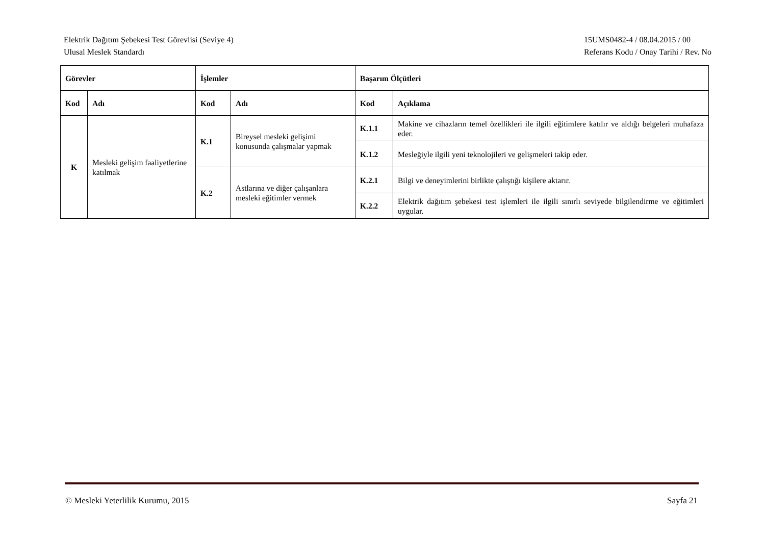Elektrik Dağıtım Şebekesi Test Görevlisi (Seviye 4)
Ulusal Meslek Standardı
15UMS0482-4 / 08.04.2015 / 00
Referans Kodu / Onay Tarihi / Rev. No
| Görevler | | İşlemler | | Başarım Ölçütleri | |
| --- | --- | --- | --- | --- | --- |
| Kod | Adı | Kod | Adı | Kod | Açıklama |
| K | Mesleki gelişim faaliyetlerine katılmak | K.1 | Bireysel mesleki gelişimi konusunda çalışmalar yapmak | K.1.1 | Makine ve cihazların temel özellikleri ile ilgili eğitimlere katılır ve aldığı belgeleri muhafaza eder. |
| | | | | K.1.2 | Mesleğiyle ilgili yeni teknolojileri ve gelişmeleri takip eder. |
| | | K.2 | Astlarına ve diğer çalışanlara mesleki eğitimler vermek | K.2.1 | Bilgi ve deneyimlerini birlikte çalıştığı kişilere aktarır. |
| | | | | K.2.2 | Elektrik dağıtım şebekesi test işlemleri ile ilgili sınırlı seviyede bilgilendirme ve eğitimleri uygular. |
© Mesleki Yeterlilik Kurumu, 2015
Sayfa 21